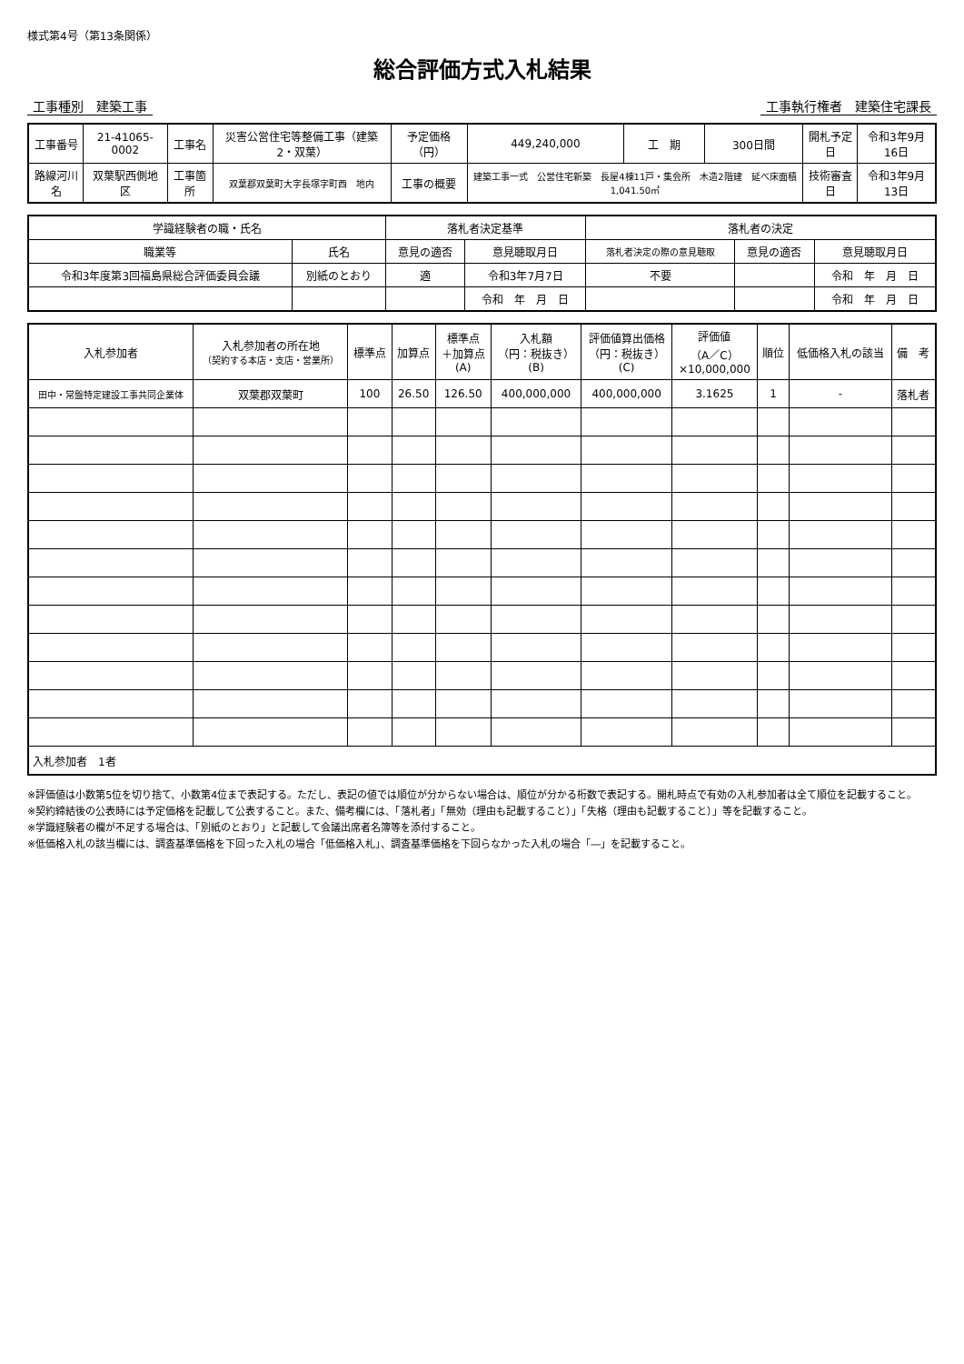様式第4号（第13条関係）
総合評価方式入札結果
工事種別　建築工事 工事執行権者　建築住宅課長
| 工事番号 | 21-41065-0002 | 工事名 | 災害公営住宅等整備工事（建築2・双葉） | 予定価格（円） | 449,240,000 | 工 期 | 300日間 | 開札予定日 | 令和3年9月16日 |
| 路線河川名 | 双葉駅西側地区 | 工事箇所 | 双葉郡双葉町大字長塚字町西 地内 | 工事の概要 | 建築工事一式 公営住宅新築 長屋4棟11戸・集会所 木造2階建 延べ床面積1,041.50㎡ | | | 技術審査日 | 令和3年9月13日 |
| 学識経験者の職・氏名 | | 落札者決定基準 | | 落札者の決定 | | |
| --- | --- | --- | --- | --- | --- | --- |
| 職業等 | 氏名 | 意見の適否 | 意見聴取月日 | 落札者決定の際の意見聴取 | 意見の適否 | 意見聴取月日 |
| 令和3年度第3回福島県総合評価委員会議 | 別紙のとおり | 適 | 令和3年7月7日 | 不要 | | 令和 年 月 日 |
| | | | 令和 年 月 日 | | | 令和 年 月 日 |
| 入札参加者 | 入札参加者の所在地 （契約する本店・支店・営業所） | 標準点 | 加算点 | 標準点 ＋加算点 (A) | 入札額 （円：税抜き） (B) | 評価値算出価格 （円：税抜き） (C) | 評価値 （A／C） ×10,000,000 | 順位 | 低価格入札の該当 | 備 考 |
| --- | --- | --- | --- | --- | --- | --- | --- | --- | --- | --- |
| 田中・常盤特定建設工事共同企業体 | 双葉郡双葉町 | 100 | 26.50 | 126.50 | 400,000,000 | 400,000,000 | 3.1625 | 1 | - | 落札者 |
| 入札参加者 1者 | | | | | | | | | | |
※評価値は小数第5位を切り捨て、小数第4位まで表記する。ただし、表記の値では順位が分からない場合は、順位が分かる桁数で表記する。開札時点で有効の入札参加者は全て順位を記載すること。
※契約締結後の公表時には予定価格を記載して公表すること。また、備考欄には、「落札者」「無効（理由も記載すること）」「失格（理由も記載すること）」等を記載すること。
※学識経験者の欄が不足する場合は、「別紙のとおり」と記載して会議出席者名簿等を添付すること。
※低価格入札の該当欄には、調査基準価格を下回った入札の場合「低価格入札」、調査基準価格を下回らなかった入札の場合「―」を記載すること。